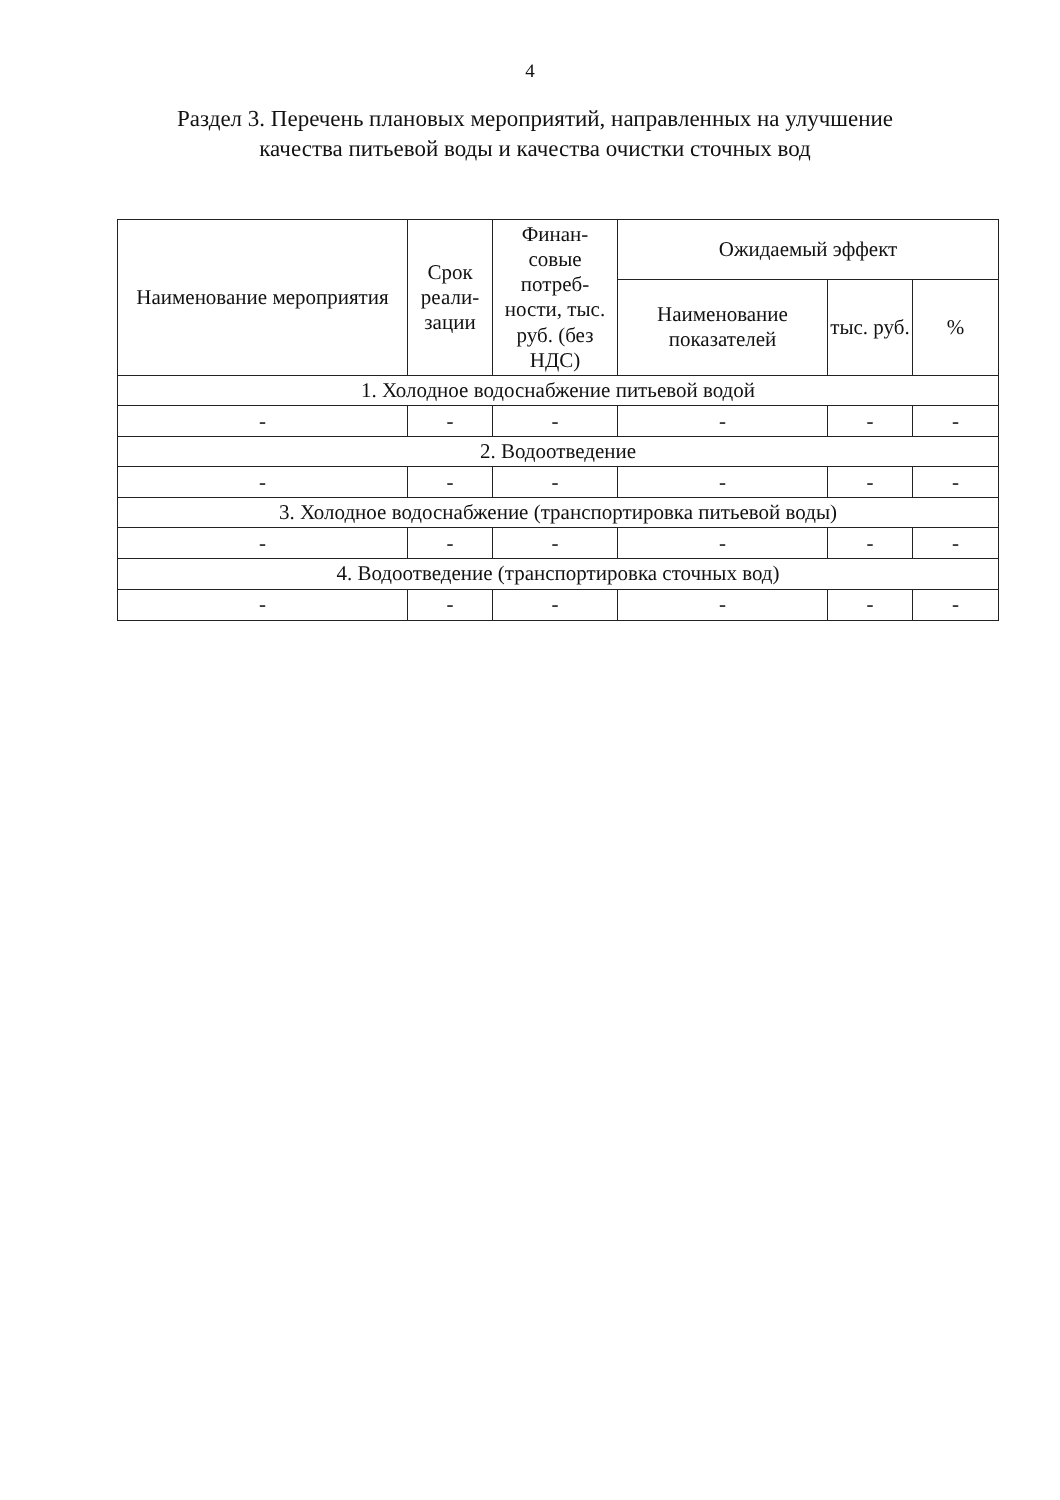4
Раздел 3. Перечень плановых мероприятий, направленных на улучшение
качества питьевой воды и качества очистки сточных вод
| Наименование мероприятия | Срок реали- зации | Финан- совые потреб- ности, тыс. руб. (без НДС) | Ожидаемый эффект | | |
| --- | --- | --- | --- | --- | --- |
| | | | Наименование показателей | тыс. руб. | % |
| 1. Холодное водоснабжение питьевой водой | | | | | |
| - | - | - | - | - | - |
| 2. Водоотведение | | | | | |
| - | - | - | - | - | - |
| 3. Холодное водоснабжение (транспортировка питьевой воды) | | | | | |
| - | - | - | - | - | - |
| 4. Водоотведение (транспортировка сточных вод) | | | | | |
| - | - | - | - | - | - |